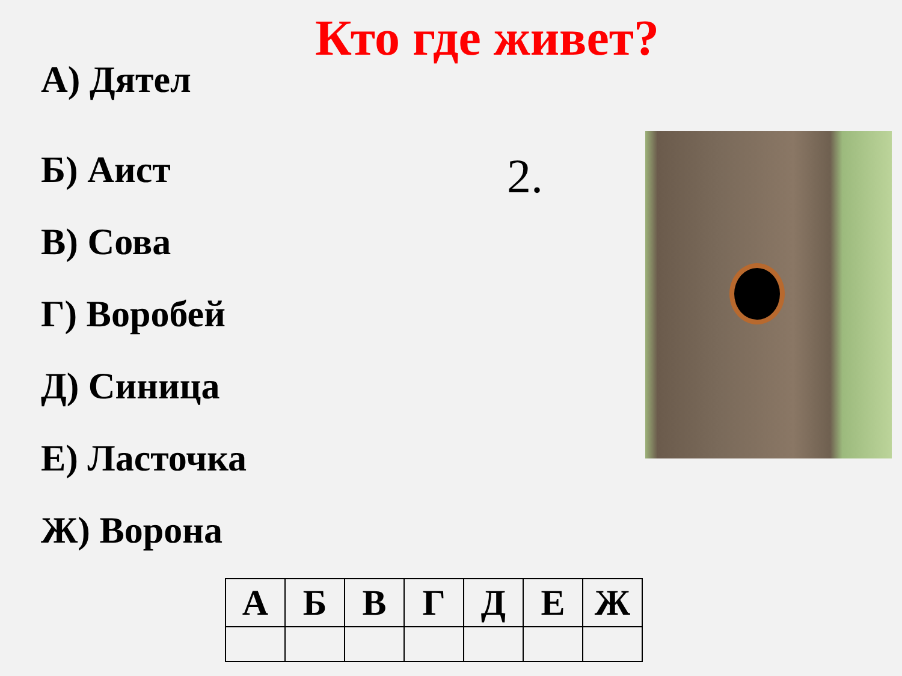Кто где живет?
А) Дятел
Б) Аист
В) Сова
Г) Воробей
Д) Синица
Е) Ласточка
Ж) Ворона
2.
| А | Б | В | Г | Д | Е | Ж |
| --- | --- | --- | --- | --- | --- | --- |